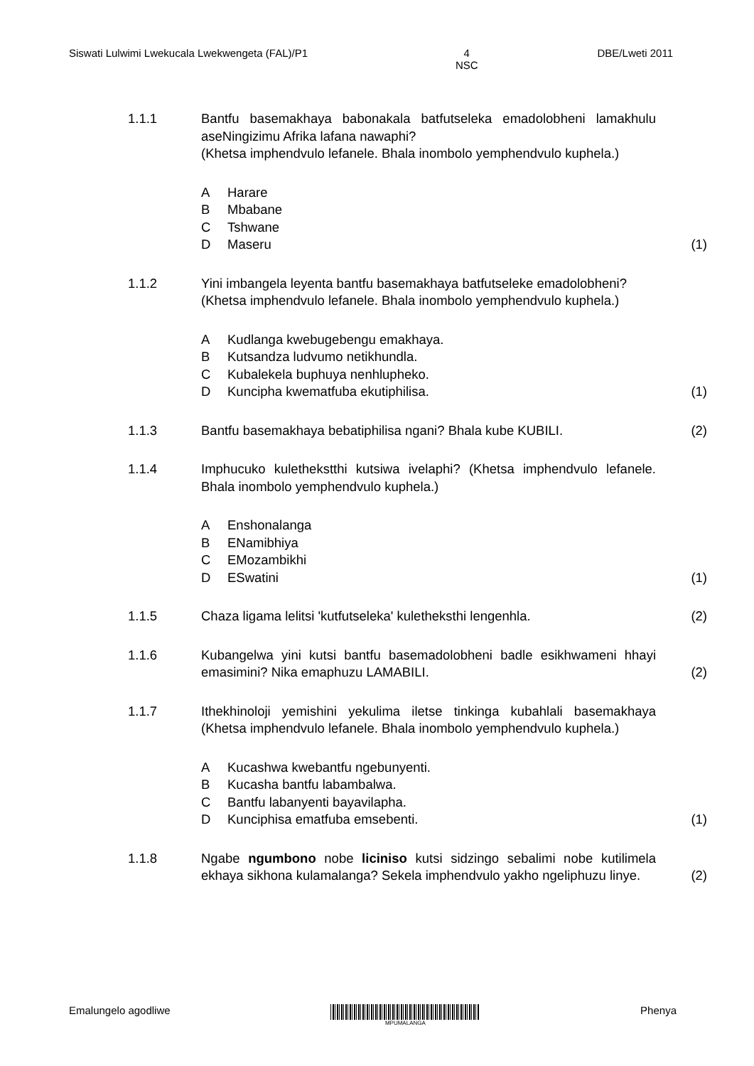Siswati Lulwimi Lwekucala Lwekwengeta (FAL)/P1 4
NSC DBE/Lweti 2011
1.1.1 Bantfu basemakhaya babonakala batfutseleka emadolobheni lamakhulu aseNingizimu Afrika lafana nawaphi?
(Khetsa imphendvulo lefanele. Bhala inombolo yemphendvulo kuphela.)
A Harare
B Mbabane
C Tshwane
D Maseru
(1)
1.1.2 Yini imbangela leyenta bantfu basemakhaya batfutseleke emadolobheni?
(Khetsa imphendvulo lefanele. Bhala inombolo yemphendvulo kuphela.)
A Kudlanga kwebugebengu emakhaya.
B Kutsandza ludvumo netikhundla.
C Kubalekela buphuya nenhlupheko.
D Kuncipha kwematfuba ekutiphilisa.
(1)
1.1.3 Bantfu basemakhaya bebatiphilisa ngani? Bhala kube KUBILI.
(2)
1.1.4 Imphucuko kulethekstthi kutsiwa ivelaphi? (Khetsa imphendvulo lefanele. Bhala inombolo yemphendvulo kuphela.)
A Enshonalanga
B ENamibhiya
C EMozambikhi
D ESwatini
(1)
1.1.5 Chaza ligama lelitsi 'kutfutseleka' kuletheksthi lengenhla.
(2)
1.1.6 Kubangelwa yini kutsi bantfu basemadolobheni badle esikhwameni hhayi emasimini? Nika emaphuzu LAMABILI.
(2)
1.1.7 Ithekhinoloji yemishini yekulima iletse tinkinga kubahlali basemakhaya (Khetsa imphendvulo lefanele. Bhala inombolo yemphendvulo kuphela.)
A Kucashwa kwebantfu ngebunyenti.
B Kucasha bantfu labambalwa.
C Bantfu labanyenti bayavilapha.
D Kunciphisa ematfuba emsebenti.
(1)
1.1.8 Ngabe ngumbono nobe liciniso kutsi sidzingo sebalimi nobe kutilimela ekhaya sikhona kulamalanga? Sekela imphendvulo yakho ngeliphuzu linye.
(2)
Emalungelo agodliwe
MPUMALANGA
Phenya